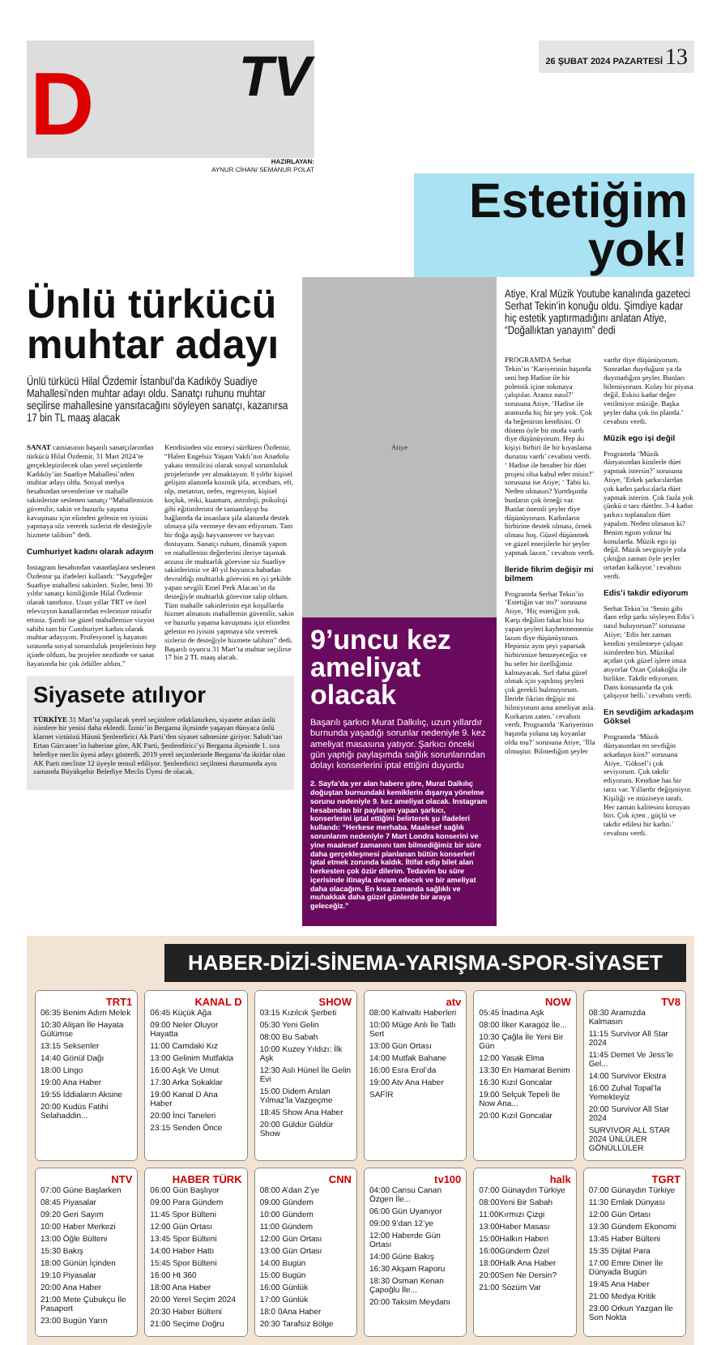D TV
HAZIRLAYAN:
AYNUR CİHAN/ SEMANUR POLAT
26 ŞUBAT 2024 PAZARTESİ 13
Estetiğim yok!
Ünlü türkücü muhtar adayı
Ünlü türkücü Hilal Özdemir İstanbul’da Kadıköy Suadiye Mahallesi’nden muhtar adayı oldu. Sanatçı ruhunu muhtar seçilirse mahallesine yansıtacağını söyleyen sanatçı, kazanırsa 17 bin TL maaş alacak
SANAT camiasının başarılı sanatçılarından türkücü Hilal Özdemir, 31 Mart 2024’te gerçekleştirilecek olan yerel seçimlerde Kadıköy’ün Suadiye Mahallesi’nden muhtar adayı oldu. Sosyal medya hesabından sevenlerine ve mahalle sakinlerine seslenen sanatçı “Mahallemizin güvenilir, sakin ve huzurlu yaşama kavuşması için elimden gelenin en iyisini yapmaya söz vererek sizlerin de desteğiyle hizmete talibim” dedi.
Cumhuriyet kadını olarak adayım
Instagram hesabından vatandaşlara seslenen Özdemir şu ifadeleri kullandı: “Saygıdeğer Suadiye mahallesi sakinleri. Sizler, beni 30 yıldır sanatçı kimliğimle Hilal Özdemir olarak tanıdınız. Uzun yıllar TRT ve özel televizyon kanallarından evlerinize misafir ettiniz. Şimdi ise güzel mahallemize vizyon sahibi tam bir Cumhuriyet kadını olarak muhtar adayıyım. Profesyonel iş hayatım sırasında sosyal sorumluluk projelerinin hep içinde oldum, bu projeler nezdinde ve sanat hayatımda bir çok ödüller aldım.”
Kendisinden söz etmeyi sürdüren Özdemir, “Halen Engelsiz Yaşam Vakfı’nın Anadolu yakası temsilcisi olarak sosyal sorumluluk projelerinde yer almaktayım. 8 yıldır kişisel gelişim alanında kozmik şifa, accesbars, eft, nlp, metatron, nefes, regresyon, kişisel koçluk, reiki, kuantum, astroloji, psikoloji gibi eğitimlerimi de tamamlayıp bu bağlamda da insanlara şifa alanında destek olmaya şifa vermeye devam ediyorum. Tam bir doğa aşığı hayvansever ve hayvan dostuyum. Sanatçı ruhum, dinamik yapım ve mahallemin değerlerini ileriye taşımak arzusu ile muhtarlık görevine siz Suadiye sakinlerimiz ve 40 yıl boyunca babadan devraldığı muhtarlık görevini en iyi şekilde yapan sevgili Emel Perk Afacan’ın da desteğiyle muhtarlık görevine talip oldum. Tüm mahalle sakinlerinin eşit koşullarda hizmet almasını mahallemin güvenilir, sakin ve huzurlu yaşama kavuşması için elimden gelenin en iyisini yapmaya söz vererek sizlerin de desteğiyle hizmete talibim” dedi. Başarılı oyuncu 31 Mart’ta muhtar seçilirse 17 bin 2 TL maaş alacak.
Siyasete atılıyor
TÜRKİYE 31 Mart’ta yapılacak yerel seçimlere odaklanırken, siyasete atılan ünlü isimlere bir yenisi daha eklendi. İzmir’in Bergama ilçesinde yaşayan dünyaca ünlü klarnet virtüözü Hüsnü Şenlendirici Ak Parti’den siyaset sahnesine giriyor. Sabah’tan Ertan Gürcaner’in haberine göre, AK Parti, Şenlendirici’yi Bergama ilçesinde 1. sıra belediye meclis üyesi adayı gösterdi. 2019 yerel seçimlerinde Bergama’da iktidar olan AK Parti mecliste 12 üyeyle temsil ediliyor. Şenlendirici seçilmesi durumunda aynı zamanda Büyükşehir Belediye Meclis Üyesi de olacak.
Atiye
9’uncu kez ameliyat olacak
Başarılı şarkıcı Murat Dalkılıç, uzun yıllardır burnunda yaşadığı sorunlar nedeniyle 9. kez ameliyat masasına yatıyor. Şarkıcı önceki gün yaptığı paylaşımda sağlık sorunlarından dolayı konserlerini iptal ettiğini duyurdu
2. Sayfa’da yer alan habere göre, Murat Dalkılıç doğuştan burnundaki kemiklerin dışarıya yönelme sorunu nedeniyle 9. kez ameliyat olacak. Instagram hesabından bir paylaşım yapan şarkıcı, konserlerini iptal ettiğini belirterek şu ifadeleri kullandı: “Herkese merhaba. Maalesef sağlık sorunlarım nedeniyle 7 Mart Londra konserini ve yine maalesef zamanını tam bilmediğimiz bir süre daha gerçekleşmesi planlanan bütün konserleri iptal etmek zorunda kaldık. İltifat edip bilet alan herkesten çok özür dilerim. Tedavim bu süre içerisinde itinayla devam edecek ve bir ameliyat daha olacağım. En kısa zamanda sağlıklı ve muhakkak daha güzel günlerde bir araya geleceğiz.”
Atiye, Kral Müzik Youtube kanalında gazeteci Serhat Tekin’in konuğu oldu. Şimdiye kadar hiç estetik yaptırmadığını anlatan Atiye, “Doğallıktan yanayım” dedi
PROGRAMDA Serhat Tekin’in ‘Kariyerinin başında seni hep Hadise ile bir polemik içine sokmaya çalıştılar. Aranız nasıl?’ sorusuna Atiye, ‘Hadise ile aramızda hiç bir şey yok. Çok da beğenirim kendisini. O dönem öyle bir moda vardı diye düşünüyorum. Hep iki kişiyi birbiri ile bir kıyaslama durumu vardı’ cevabını verdi. ‘ Hadise ile beraber bir düet projesi olsa kabul eder misin?’ sorusuna ise Atiye; ‘ Tabii ki. Neden olmasın? Yurtdışında bunların çok örneği var. Bunlar önemli şeyler diye düşünüyorum. Kadınların birbirine destek olması, örnek olması hoş. Güzel düşünmek ve güzel enerjilerle bir şeyler yapmak lazım.’ cevabını verdi.
İleride fikrim değişir mi bilmem
Programda Serhat Tekin’in ‘Estetiğin var mı?’ sorusuna Atiye, ‘Hiç estetiğim yok. Karşı değilim fakat bizi biz yapan şeyleri kaybetmememiz lazım diye düşünüyorum. Hepimiz aynı şeyi yaparsak birbirimize benzeyeceğiz ve bu sefer bir özelliğimiz kalmayacak. Sırf daha güzel olmak için yapılmış şeyleri çok gerekli bulmuyorum. İleride fikrim değişir mi bilmiyorum ama ameliyat asla. Korkarım zaten.’ cevabını verdi. Programda ‘Kariyerinin başında yoluna taş koyanlar oldu mu?’ sorusuna Atiye, ‘İlla olmuştur. Bilmediğim şeyler
vardır diye düşünüyorum. Sonradan duyduğum ya da duymadığım şeyler. Bunları bilemiyorum. Kolay bir piyasa değil. Eskisi kadar değer verilmiyor müziğe. Başka şeyler daha çok ön planda.’ cevabını verdi.
Müzik ego işi değil
Programda ‘Müzik dünyasından kimlerle düet yapmak istersin?’ sorusuna Atiye, ‘Erkek şarkıcılardan çok kadın şarkıcılarla düet yapmak isterim. Çok fazla yok çünkü o tarz düetler. 3-4 kadın şarkıcı toplanalım düet yapalım. Neden olmasın ki? Benim egom yoktur bu konularda. Müzik ego işi değil. Müzik sevgisiyle yola çıktığın zaman öyle şeyler ortadan kalkıyor.’ cevabını verdi.
Edis’i takdir ediyorum
Serhat Tekin’in ‘Senin gibi dans edip şarkı söyleyen Edis’i nasıl buluyorsun?’ sorusuna Atiye; ‘Edis her zaman kendini yenilemeye çalışan isimlerden biri. Müzikal açıdan çok güzel işlere imza atıyorlar Ozan Çolakoğlu ile birlikte. Takdir ediyorum. Dans konusunda da çok çalışıyor belli.’ cevabını verdi.
En sevdiğim arkadaşım Göksel
Programda ‘Müzik dünyasından en sevdiğin arkadaşın kim?’ sorusuna Atiye, ‘Göksel’i çok seviyorum. Çok takdir ediyorum. Kendine has bir tarzı var. Yıllardır değişmiyor. Kişiliği ve müziseyn tarafı. Her zaman kalitesini koruyan biri. Çok içten , güçlü ve takdir edilesi bir kadın.’ cevabını verdi.
HABER-DİZİ-SİNEMA-YARIŞMA-SPOR-SİYASET
TRT1
06:35 Benim Adım Melek
10:30 Alişan İle Hayata Gülümse
13:15 Seksenler
14:40 Gönül Dağı
18:00 Lingo
19:00 Ana Haber
19:55 İddiaların Aksine
20:00 Kudüs Fatihi Selahaddin...
KANAL D
06:45 Küçük Ağa
09:00 Neler Oluyor Hayatta
11:00 Camdaki Kız
13:00 Gelinim Mutfakta
16:00 Aşk Ve Umut
17:30 Arka Sokaklar
19:00 Kanal D Ana Haber
20:00 İnci Taneleri
23:15 Senden Önce
SHOW
03:15 Kızılcık Şerbeti
05:30 Yeni Gelin
08:00 Bu Sabah
10:00 Kuzey Yıldızı: İlk Aşk
12:30 Aslı Hünel İle Gelin Evi
15:00 Didem Arslan Yılmaz’la Vazgeçme
18:45 Show Ana Haber
20:00 Güldür Güldür Show
atv
08:00 Kahvaltı Haberleri
10:00 Müge Anlı İle Tatlı Sert
13:00 Gün Ortası
14:00 Mutfak Bahane
16:00 Esra Erol’da
19:00 Atv Ana Haber
SAFİR
NOW
05:45 İnadına Aşk
08:00 İlker Karagöz İle...
10:30 Çağla İle Yeni Bir Gün
12:00 Yasak Elma
13:30 En Hamarat Benim
16:30 Kızıl Goncalar
19:00 Selçuk Tepeli İle Now Ana...
20:00 Kızıl Goncalar
TV8
08:30 Aramızda Kalmasın
11:15 Survivor All Star 2024
11:45 Demet Ve Jess’le Gel...
14:00 Survivor Ekstra
16:00 Zuhal Topal’la Yemekteyiz
20:00 Survivor All Star 2024
SURVIVOR ALL STAR 2024 ÜNLÜLER GÖNÜLLÜLER
NTV
07:00 Güne Başlarken
08:45 Piyasalar
09:20 Geri Sayım
10:00 Haber Merkezi
13:00 Öğle Bülteni
15:30 Bakış
18:00 Günün İçinden
19:10 Piyasalar
20:00 Ana Haber
21:00 Mete Çubukçu İle Pasaport
23:00 Bugün Yarın
HABER TÜRK
06:00 Gün Başlıyor
09:00 Para Gündem
11:45 Spor Bülteni
12:00 Gün Ortası
13:45 Spor Bülteni
14:00 Haber Hattı
15:45 Spor Bülteni
16:00 Ht 360
18:00 Ana Haber
20:00 Yerel Seçim 2024
20:30 Haber Bülteni
21:00 Seçime Doğru
CNN
08:00 A’dan Z’ye
09:00 Gündem
10:00 Gündem
11:00 Gündem
12:00 Gün Ortası
13:00 Gün Ortası
14:00 Bugün
15:00 Bugün
16:00 Günlük
17:00 Günlük
18:0 0Ana Haber
20:30 Tarafsız Bölge
tv100
04:00 Cansu Canan Özgen İle...
06:00 Gün Uyanıyor
09:00 9’dan 12’ye
12:00 Haberde Gün Ortası
14:00 Güne Bakış
16:30 Akşam Raporu
18:30 Osman Kenan Çapoğlu İle...
20:00 Taksim Meydanı
halk
07:00 Günaydın Türkiye
08:00Yeni Bir Sabah
11:00Kırmızı Çizgi
13:00Haber Masası
15:00Halkın Haberi
16:00Gündem Özel
18:00Halk Ana Haber
20:00Sen Ne Dersin?
21:00 Sözüm Var
TGRT
07:00 Günaydın Türkiye
11:30 Emlak Dünyası
12:00 Gün Ortası
13:30 Gündem Ekonomi
13:45 Haber Bülteni
15:35 Dijital Para
17:00 Emre Diner İle Dünyada Bugün
19:45 Ana Haber
21:00 Medya Kritik
23:00 Orkun Yazgan İle Son Nokta